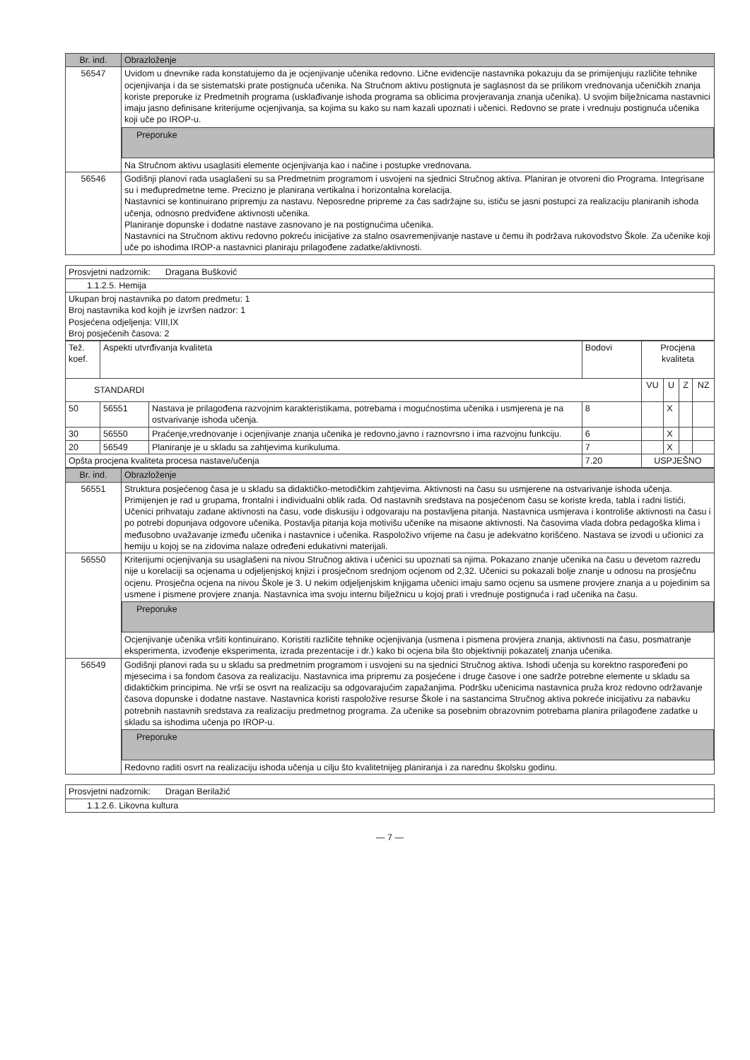| Br. ind. | Obrazloženje |
| --- | --- |
| 56547 | Uvidom u dnevnike rada konstatujemo da je ocjenjivanje učenika redovno. Lične evidencije nastavnika pokazuju da se primijenjuju različite tehnike ocjenjivanja i da se sistematski prate postignuća učenika. Na Stručnom aktivu postignuta je saglasnost da se prilikom vrednovanja učeničkih znanja koriste preporuke iz Predmetnih programa (usklađivanje ishoda programa sa oblicima provjeravanja znanja učenika). U svojim bilježnicama nastavnici imaju jasno definisane kriterijume ocjenjivanja, sa kojima su kako su nam kazali upoznati i učenici. Redovno se prate i vrednuju postignuća učenika koji uče po IROP-u. Preporuke Na Stručnom aktivu usaglasiti elemente ocjenjivanja kao i načine i postupke vrednovana. |
| 56546 | Godišnji planovi rada usaglašeni su sa Predmetnim programom i usvojeni na sjednici Stručnog aktiva. Planiran je otvoreni dio Programa. Integrisane su i međupredmetne teme. Precizno je planirana vertikalna i horizontalna korelacija. Nastavnici se kontinuirano pripremju za nastavu. Neposredne pripreme za čas sadržajne su, ističu se jasni postupci za realizaciju planiranih ishoda učenja, odnosno predviđene aktivnosti učenika. Planiranje dopunske i dodatne nastave zasnovano je na postignućima učenika. Nastavnici na Stručnom aktivu redovno pokreću inicijative za stalno osavremenjivanje nastave u čemu ih podržava rukovodstvo Škole. Za učenike koji uče po ishodima IROP-a nastavnici planiraju prilagođene zadatke/aktivnosti. |
| Prosvjetni nadzornik: Dragana Bušković |
| 1.1.2.5. Hemija |
| Ukupan broj nastavnika po datom predmetu: 1 Broj nastavnika kod kojih je izvršen nadzor: 1 Posjećena odjeljenja: VIII,IX Broj posjećenih časova: 2 |
| Tež. koef. | Aspekti utvrđivanja kvaliteta | | Bodovi | Procjena kvaliteta | | | |
| STANDARDI | | | | VU | U | Z | NZ |
| 50 | 56551 | Nastava je prilagođena razvojnim karakteristikama, potrebama i mogućnostima učenika i usmjerena je na ostvarivanje ishoda učenja. | 8 | | X | | |
| 30 | 56550 | Praćenje,vrednovanje i ocjenjivanje znanja učenika je redovno,javno i raznovrsno i ima razvojnu funkciju. | 6 | | X | | |
| 20 | 56549 | Planiranje je u skladu sa zahtjevima kurikuluma. | 7 | | X | | |
| Opšta procjena kvaliteta procesa nastave/učenja | | | 7.20 | USPJEŠNO | | | |
| Br. ind. | Obrazloženje |
| --- | --- |
| 56551 | Struktura posjećenog časa je u skladu sa didaktičko-metodičkim zahtjevima. Aktivnosti na času su usmjerene na ostvarivanje ishoda učenja. Primijenjen je rad u grupama, frontalni i individualni oblik rada. Od nastavnih sredstava na posjećenom času se koriste kreda, tabla i radni listići. Učenici prihvataju zadane aktivnosti na času, vode diskusiju i odgovaraju na postavljena pitanja. Nastavnica usmjerava i kontroliše aktivnosti na času i po potrebi dopunjava odgovore učenika. Postavlja pitanja koja motivišu učenike na misaone aktivnosti. Na časovima vlada dobra pedagoška klima i međusobno uvažavanje između učenika i nastavnice i učenika. Raspoloživo vrijeme na času je adekvatno korišćeno. Nastava se izvodi u učionici za hemiju u kojoj se na zidovima nalaze određeni edukativni materijali. |
| 56550 | Kriterijumi ocjenjivanja su usaglašeni na nivou Stručnog aktiva i učenici su upoznati sa njima. Pokazano znanje učenika na času u devetom razredu nije u korelaciji sa ocjenama u odjeljenjskoj knjizi i prosječnom srednjom ocjenom od 2,32. Učenici su pokazali bolje znanje u odnosu na prosječnu ocjenu. Prosječna ocjena na nivou Škole je 3. U nekim odjeljenjskim knjigama učenici imaju samo ocjenu sa usmene provjere znanja a u pojedinim sa usmene i pismene provjere znanja. Nastavnica ima svoju internu bilježnicu u kojoj prati i vrednuje postignuća i rad učenika na času. Preporuke Ocjenjivanje učenika vršiti kontinuirano. Koristiti različite tehnike ocjenjivanja (usmena i pismena provjera znanja, aktivnosti na času, posmatranje eksperimenta, izvođenje eksperimenta, izrada prezentacije i dr.) kako bi ocjena bila što objektivniji pokazatelj znanja učenika. |
| 56549 | Godišnji planovi rada su u skladu sa predmetnim programom i usvojeni su na sjednici Stručnog aktiva. Ishodi učenja su korektno raspoređeni po mjesecima i sa fondom časova za realizaciju. Nastavnica ima pripremu za posjećene i druge časove i one sadrže potrebne elemente u skladu sa didaktičkim principima. Ne vrši se osvrt na realizaciju sa odgovarajućim zapažanjima. Podršku učenicima nastavnica pruža kroz redovno održavanje časova dopunske i dodatne nastave. Nastavnica koristi raspoložive resurse Škole i na sastancima Stručnog aktiva pokreće inicijativu za nabavku potrebnih nastavnih sredstava za realizaciju predmetnog programa. Za učenike sa posebnim obrazovnim potrebama planira prilagođene zadatke u skladu sa ishodima učenja po IROP-u. Preporuke Redovno raditi osvrt na realizaciju ishoda učenja u cilju što kvalitetnijeg planiranja i za narednu školsku godinu. |
| Prosvjetni nadzornik: Dragan Berilažić |
| 1.1.2.6. Likovna kultura |
— 7 —